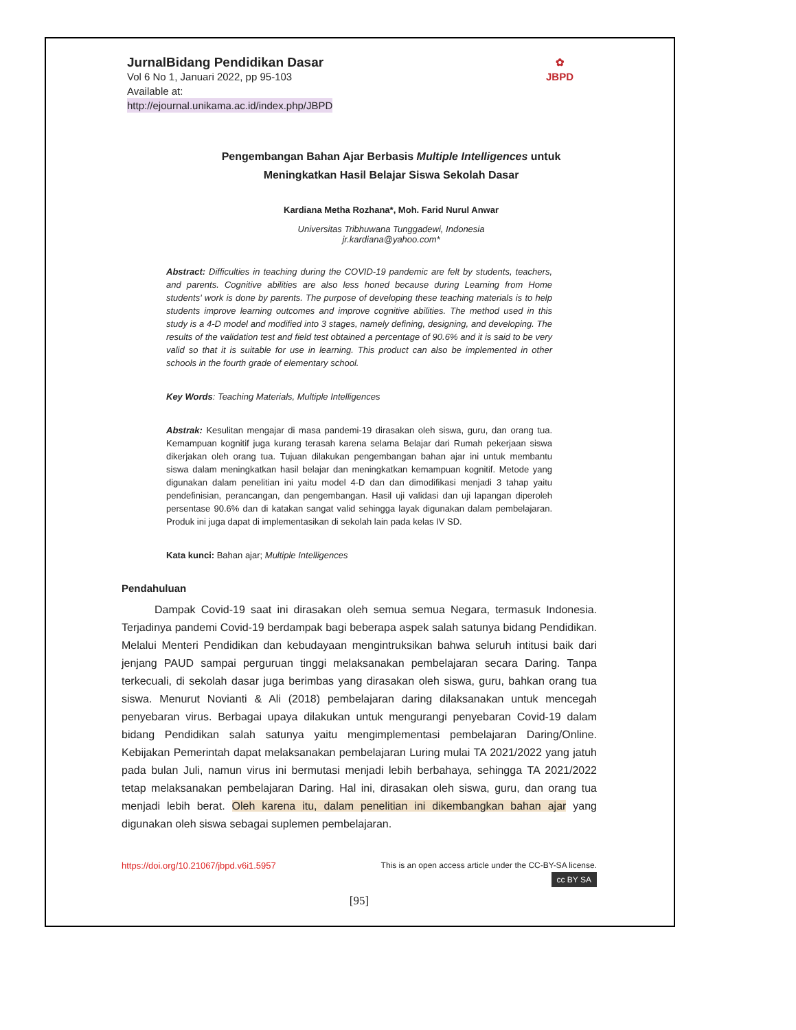JurnalBidang Pendidikan Dasar
Vol 6 No 1, Januari 2022, pp 95-103
Available at:
http://ejournal.unikama.ac.id/index.php/JBPD
✿
JBPD
Pengembangan Bahan Ajar Berbasis Multiple Intelligences untuk
Meningkatkan Hasil Belajar Siswa Sekolah Dasar
Kardiana Metha Rozhana*, Moh. Farid Nurul Anwar
Universitas Tribhuwana Tunggadewi, Indonesia
jr.kardiana@yahoo.com*
Abstract: Difficulties in teaching during the COVID-19 pandemic are felt by students, teachers, and parents. Cognitive abilities are also less honed because during Learning from Home students' work is done by parents. The purpose of developing these teaching materials is to help students improve learning outcomes and improve cognitive abilities. The method used in this study is a 4-D model and modified into 3 stages, namely defining, designing, and developing. The results of the validation test and field test obtained a percentage of 90.6% and it is said to be very valid so that it is suitable for use in learning. This product can also be implemented in other schools in the fourth grade of elementary school.
Key Words: Teaching Materials, Multiple Intelligences
Abstrak: Kesulitan mengajar di masa pandemi-19 dirasakan oleh siswa, guru, dan orang tua. Kemampuan kognitif juga kurang terasah karena selama Belajar dari Rumah pekerjaan siswa dikerjakan oleh orang tua. Tujuan dilakukan pengembangan bahan ajar ini untuk membantu siswa dalam meningkatkan hasil belajar dan meningkatkan kemampuan kognitif. Metode yang digunakan dalam penelitian ini yaitu model 4-D dan dan dimodifikasi menjadi 3 tahap yaitu pendefinisian, perancangan, dan pengembangan. Hasil uji validasi dan uji lapangan diperoleh persentase 90.6% dan di katakan sangat valid sehingga layak digunakan dalam pembelajaran. Produk ini juga dapat di implementasikan di sekolah lain pada kelas IV SD.
Kata kunci: Bahan ajar; Multiple Intelligences
Pendahuluan
   Dampak Covid-19 saat ini dirasakan oleh semua semua Negara, termasuk Indonesia. Terjadinya pandemi Covid-19 berdampak bagi beberapa aspek salah satunya bidang Pendidikan. Melalui Menteri Pendidikan dan kebudayaan mengintruksikan bahwa seluruh intitusi baik dari jenjang PAUD sampai perguruan tinggi melaksanakan pembelajaran secara Daring. Tanpa terkecuali, di sekolah dasar juga berimbas yang dirasakan oleh siswa, guru, bahkan orang tua siswa. Menurut Novianti & Ali (2018) pembelajaran daring dilaksanakan untuk mencegah penyebaran virus. Berbagai upaya dilakukan untuk mengurangi penyebaran Covid-19 dalam bidang Pendidikan salah satunya yaitu mengimplementasi pembelajaran Daring/Online. Kebijakan Pemerintah dapat melaksanakan pembelajaran Luring mulai TA 2021/2022 yang jatuh pada bulan Juli, namun virus ini bermutasi menjadi lebih berbahaya, sehingga TA 2021/2022 tetap melaksanakan pembelajaran Daring. Hal ini, dirasakan oleh siswa, guru, dan orang tua menjadi lebih berat. Oleh karena itu, dalam penelitian ini dikembangkan bahan ajar yang digunakan oleh siswa sebagai suplemen pembelajaran.
https://doi.org/10.21067/jbpd.v6i1.5957 This is an open access article under the CC-BY-SA license.
cc BY SA
[95]